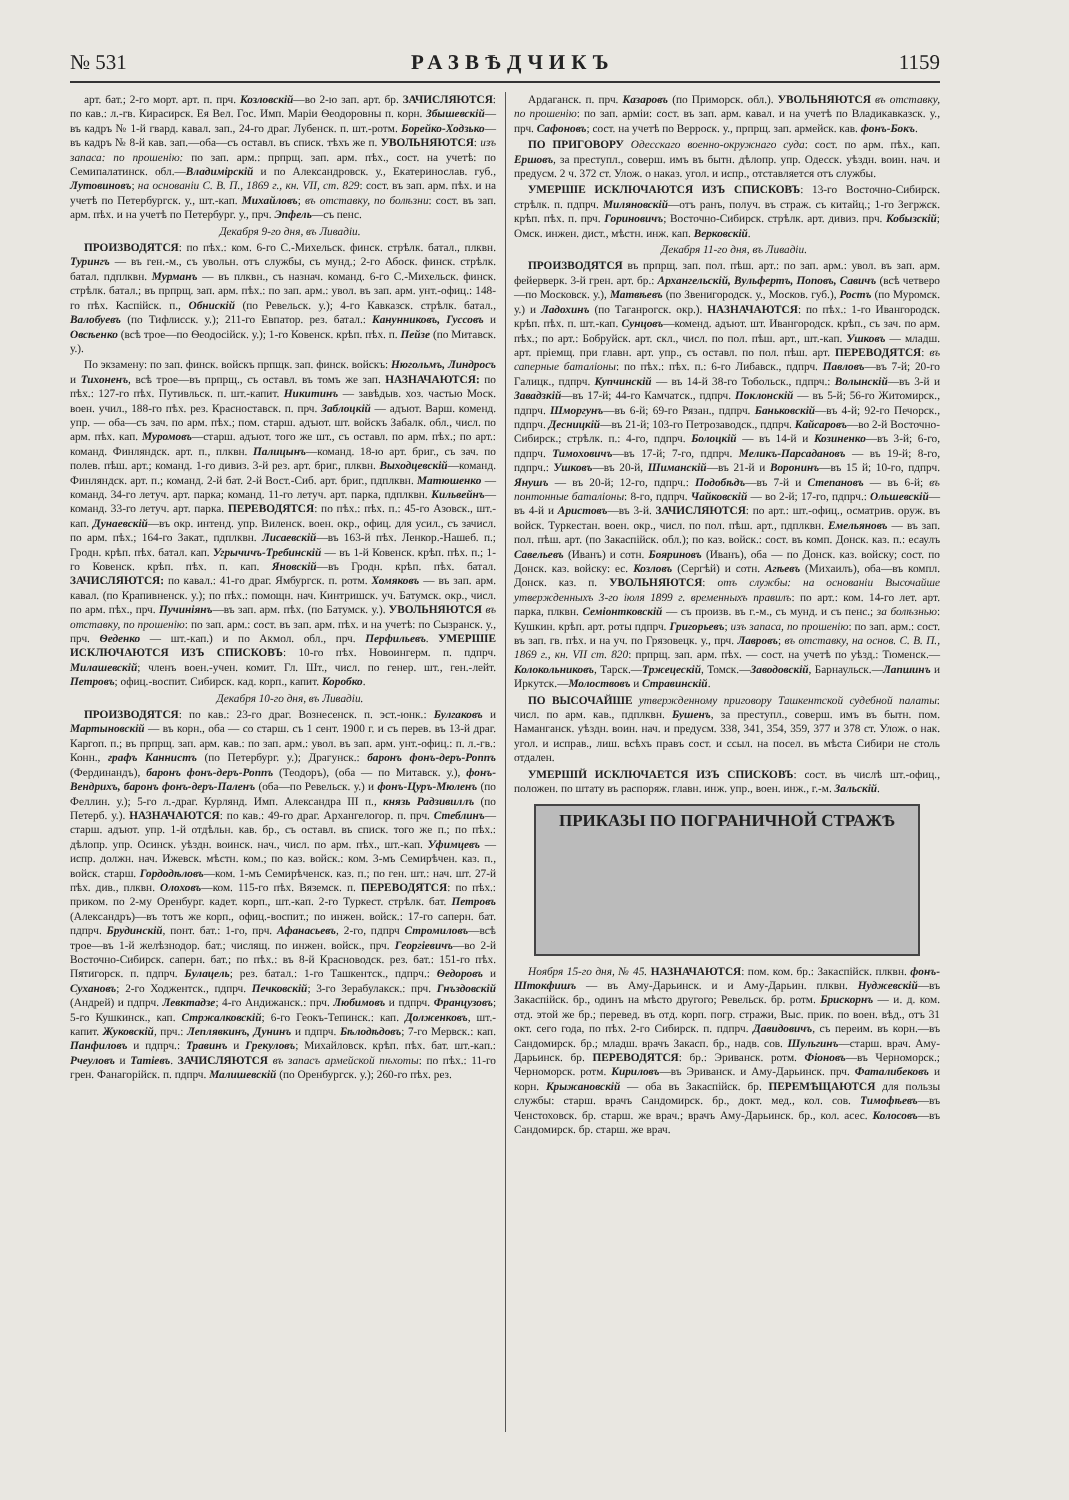№ 531 РАЗВѢДЧИКЪ 1159
арт. бат.; 2-го морт. арт. п. прч. Козловскій—во 2-ю зап. арт. бр. ЗАЧИСЛЯЮТСЯ: по кав.: л.-гв. Кирасирск. Ея Вел. Гос. Имп. Маріи Ѳеодоровны п. корн. Збышевскій—въ кадръ № 1-й гвард. кавал. зап., 24-го драг. Лубенск. п. шт.-ротм. Борейко-Ходзько—въ кадръ № 8-й кав. зап.—оба—съ оставл. въ списк. тѣхъ же п. УВОЛЬНЯЮТСЯ: изъ запаса: по прошенію: по зап. арм.: прпрщ. зап. арм. пѣх., сост. на учетѣ: по Семипалатинск. обл.—Владимірскій и по Александровск. у., Екатеринослав. губ., Лутовиновъ; на основаніи С. В. П., 1869 г., кн. VII, ст. 829: сост. въ зап. арм. пѣх. и на учетѣ по Петербургск. у., шт.-кап. Михайловъ; въ отставку, по болѣзни: сост. въ зап. арм. пѣх. и на учетѣ по Петербург. у., прч. Эпфель—съ пенс.
Декабря 9-го дня, въ Ливадіи.
ПРОИЗВОДЯТСЯ: по пѣх.: ком. 6-го С.-Михельск. финск. стрѣлк. батал., плквн. Турингъ — въ ген.-м., съ увольн. отъ службы, съ мунд.; 2-го Абоск. финск. стрѣлк. батал. пдплквн. Мурманъ — въ плквн., съ назнач. команд. 6-го С.-Михельск. финск. стрѣлк. батал.; въ прпрщ. зап. арм. пѣх.: по зап. арм.: увол. въ зап. арм. унт.-офиц.: 148-го пѣх. Каспійск. п., Обнискій (по Ревельск. у.); 4-го Кавказск. стрѣлк. батал., Валобуевъ (по Тифлисск. у.); 211-го Евпатор. рез. батал.: Канунниковъ, Гуссовъ и Овсѣенко (всѣ трое—по Ѳеодосійск. у.); 1-го Ковенск. крѣп. пѣх. п. Пейзе (по Митавск. у.).
По экзамену: по зап. финск. войскъ прпщк. зап. финск. войскъ: Нюгольмъ, Линдросъ и Тихоненъ, всѣ трое—въ прпрщ., съ оставл. въ томъ же зап. НАЗНАЧАЮТСЯ: по пѣх.: 127-го пѣх. Путивльск. п. шт.-капит. Никитинъ — завѣдыв. хоз. частью Моск. воен. учил., 188-го пѣх. рез. Красноставск. п. прч. Заблоцкій — адъют. Варш. коменд. упр. — оба—съ зач. по арм. пѣх.; пом. старш. адъют. шт. войскъ Забалк. обл., числ. по арм. пѣх. кап. Муромовъ—старш. адъют. того же шт., съ оставл. по арм. пѣх.; по арт.: команд. Финляндск. арт. п., плквн. Палицынъ—команд. 18-ю арт. бриг., съ зач. по полев. пѣш. арт.; команд. 1-го дивиз. 3-й рез. арт. бриг., плквн. Выходцевскій—команд. Финляндск. арт. п.; команд. 2-й бат. 2-й Вост.-Сиб. арт. бриг., пдплквн. Матюшенко — команд. 34-го летуч. арт. парка; команд. 11-го летуч. арт. парка, пдплквн. Кильвейнъ—команд. 33-го летуч. арт. парка. ПЕРЕВОДЯТСЯ: по пѣх.: пѣх. п.: 45-го Азовск., шт.-кап. Дунаевскій—въ окр. интенд. упр. Виленск. воен. окр., офиц. для усил., съ зачисл. по арм. пѣх.; 164-го Закат., пдплквн. Лисаевскій—въ 163-й пѣх. Ленкор.-Нашеб. п.; Гродн. крѣп. пѣх. батал. кап. Угрычичъ-Требинскій — въ 1-й Ковенск. крѣп. пѣх. п.; 1-го Ковенск. крѣп. пѣх. п. кап. Яновскій—въ Гродн. крѣп. пѣх. батал. ЗАЧИСЛЯЮТСЯ: по кавал.: 41-го драг. Ямбургск. п. ротм. Хомяковъ — въ зап. арм. кавал. (по Крапивненск. у.); по пѣх.: помощн. нач. Кинтришск. уч. Батумск. окр., числ. по арм. пѣх., прч. Пучиніянъ—въ зап. арм. пѣх. (по Батумск. у.). УВОЛЬНЯЮТСЯ въ отставку, по прошенію: по зап. арм.: сост. въ зап. арм. пѣх. и на учетѣ: по Сызранск. у., прч. Ѳеденко — шт.-кап.) и по Акмол. обл., прч. Перфильевъ. УМЕРШІЕ ИСКЛЮЧАЮТСЯ ИЗЪ СПИСКОВЪ: 10-го пѣх. Новоингерм. п. пдпрч. Милашевскій; членъ воен.-учен. комит. Гл. Шт., числ. по генер. шт., ген.-лейт. Петровъ; офиц.-воспит. Сибирск. кад. корп., капит. Коробко.
Декабря 10-го дня, въ Ливадіи.
ПРОИЗВОДЯТСЯ: по кав.: 23-го драг. Вознесенск. п. эст.-юнк.: Булгаковъ и Мартыновскій — въ корн., оба — со старш. съ 1 сент. 1900 г. и съ перев. въ 13-й драг. Каргоп. п.; въ прпрщ. зап. арм. кав.: по зап. арм.: увол. въ зап. арм. унт.-офиц.: п. л.-гв.: Конн., графъ Каннистъ (по Петербург. у.); Драгунск.: баронъ фонъ-деръ-Роппъ (Фердинандъ), баронъ фонъ-деръ-Роппъ (Теодоръ), (оба — по Митавск. у.), фонъ-Вендрихъ, баронъ фонъ-деръ-Паленъ (оба—по Ревельск. у.) и фонъ-Цуръ-Мюленъ (по Феллин. у.); 5-го л.-драг. Курлянд. Имп. Александра III п., князь Радзивиллъ (по Петерб. у.). НАЗНАЧАЮТСЯ: по кав.: 49-го драг. Архангелогор. п. прч. Стеблинъ—старш. адъют. упр. 1-й отдѣльн. кав. бр., съ оставл. въ списк. того же п.; по пѣх.: дѣлопр. упр. Осинск. уѣздн. воинск. нач., числ. по арм. пѣх., шт.-кап. Уфимцевъ — испр. должн. нач. Ижевск. мѣстн. ком.; по каз. войск.: ком. 3-мъ Семирѣчен. каз. п., войск. старш. Гордодѣловъ—ком. 1-мъ Семирѣченск. каз. п.; по ген. шт.: нач. шт. 27-й пѣх. див., плквн. Олоховъ—ком. 115-го пѣх. Вяземск. п. ПЕРЕВОДЯТСЯ: по пѣх.: приком. по 2-му Оренбург. кадет. корп., шт.-кап. 2-го Туркест. стрѣлк. бат. Петровъ (Александръ)—въ тотъ же корп., офиц.-воспит.; по инжен. войск.: 17-го саперн. бат. пдпрч. Брудинскій, понт. бат.: 1-го, прч. Афанасьевъ, 2-го, пдпрч Стромиловъ—всѣ трое—въ 1-й желѣзнодор. бат.; числящ. по инжен. войск., прч. Георгіевичъ—во 2-й Восточно-Сибирск. саперн. бат.; по пѣх.: въ 8-й Красноводск. рез. бат.: 151-го пѣх. Пятигорск. п. пдпрч. Булацель; рез. батал.: 1-го Ташкентск., пдпрч.: Ѳедоровъ и Сухановъ; 2-го Ходжентск., пдпрч. Печковскій; 3-го Зерабулакск.: прч. Гнъздовскій (Андрей) и пдпрч. Левктадзе; 4-го Андижанск.: прч. Любимовъ и пдпрч. Французовъ; 5-го Кушкинск., кап. Стржалковскій; 6-го Геокъ-Тепинск.: кап. Долженковъ, шт.-капит. Жуковскій, прч.: Леплявкинъ, Дунинъ и пдпрч. Бѣлодѣдовъ; 7-го Мервск.: кап. Панфиловъ и пдпрч.: Травинъ и Грекуловъ; Михайловск. крѣп. пѣх. бат. шт.-кап.: Рчеуловъ и Татіевъ. ЗАЧИСЛЯЮТСЯ въ запасъ армейской пѣхоты: по пѣх.: 11-го грен. Фанагорійск. п. пдпрч. Малишевскій (по Оренбургск. у.); 260-го пѣх. рез.
Ардаганск. п. прч. Казаровъ (по Приморск. обл.). УВОЛЬНЯЮТСЯ въ отставку, по прошенію: по зап. арміи: сост. въ зап. арм. кавал. и на учетѣ по Владикавказск. у., прч. Сафоновъ; сост. на учетѣ по Верроск. у., прпрщ. зап. армейск. кав. фонъ-Бокъ.
ПО ПРИГОВОРУ Одесскаго военно-окружнаго суда: сост. по арм. пѣх., кап. Ершовъ, за преступл., соверш. имъ въ бытн. дѣлопр. упр. Одесск. уѣздн. воин. нач. и предусм. 2 ч. 372 ст. Улож. о наказ. угол. и испр., отставляется отъ службы.
УМЕРШІЕ ИСКЛЮЧАЮТСЯ ИЗЪ СПИСКОВЪ: 13-го Восточно-Сибирск. стрѣлк. п. пдпрч. Миляновскій—отъ ранъ, получ. въ страж. съ китайц.; 1-го Зегржск. крѣп. пѣх. п. прч. Гориновичъ; Восточно-Сибирск. стрѣлк. арт. дивиз. прч. Кобызскій; Омск. инжен. дист., мѣстн. инж. кап. Верковскій.
Декабря 11-го дня, въ Ливадіи.
ПРОИЗВОДЯТСЯ въ прпрщ. зап. пол. пѣш. арт.: по зап. арм.: увол. въ зап. арм. фейерверк. 3-й грен. арт. бр.: Архангельскій, Вульфертъ, Поповъ, Савичъ (всѣ четверо—по Московск. у.), Матвѣевъ (по Звенигородск. у., Москов. губ.), Ростъ (по Муромск. у.) и Ладохинъ (по Таганрогск. окр.). НАЗНАЧАЮТСЯ: по пѣх.: 1-го Ивангородск. крѣп. пѣх. п. шт.-кап. Сунцовъ—коменд. адъют. шт. Ивангородск. крѣп., съ зач. по арм. пѣх.; по арт.: Бобруйск. арт. скл., числ. по пол. пѣш. арт., шт.-кап. Ушковъ — младш. арт. пріемщ. при главн. арт. упр., съ оставл. по пол. пѣш. арт. ПЕРЕВОДЯТСЯ: въ саперные баталіоны: по пѣх.: пѣх. п.: 6-го Либавск., пдпрч. Павловъ—въ 7-й; 20-го Галицк., пдпрч. Купчинскій — въ 14-й 38-го Тобольск., пдпрч.: Волынскій—въ 3-й и Завадзкій—въ 17-й; 44-го Камчатск., пдпрч. Поклонскій — въ 5-й; 56-го Житомирск., пдпрч. Шморгунъ—въ 6-й; 69-го Рязан., пдпрч. Баньковскій—въ 4-й; 92-го Печорск., пдпрч. Десницкій—въ 21-й; 103-го Петрозаводск., пдпрч. Кайсаровъ—во 2-й Восточно-Сибирск.; стрѣлк. п.: 4-го, пдпрч. Болоцкій — въ 14-й и Козиненко—въ 3-й; 6-го, пдпрч. Тимоховичъ—въ 17-й; 7-го, пдпрч. Меликъ-Парсадановъ — въ 19-й; 8-го, пдпрч.: Ушковъ—въ 20-й, Шиманскій—въ 21-й и Воронинъ—въ 15 й; 10-го, пдпрч. Янушъ — въ 20-й; 12-го, пдпрч.: Подобѣдъ—въ 7-й и Степановъ — въ 6-й; въ понтонные баталіоны: 8-го, пдпрч. Чайковскій — во 2-й; 17-го, пдпрч.: Ольшевскій—въ 4-й и Аристовъ—въ 3-й. ЗАЧИСЛЯЮТСЯ: по арт.: шт.-офиц., осматрив. оруж. въ войск. Туркестан. воен. окр., числ. по пол. пѣш. арт., пдплквн. Емельяновъ — въ зап. пол. пѣш. арт. (по Закаспійск. обл.); по каз. войск.: сост. въ комп. Донск. каз. п.: есаулъ Савельевъ (Иванъ) и сотн. Бояриновъ (Иванъ), оба — по Донск. каз. войску; сост. по Донск. каз. войску: ес. Козловъ (Сергѣй) и сотн. Агѣевъ (Михаилъ), оба—въ компл. Донск. каз. п. УВОЛЬНЯЮТСЯ: отъ службы: на основаніи Высочайше утвержденныхъ 3-го іюля 1899 г. временныхъ правилъ: по арт.: ком. 14-го лет. арт. парка, плквн. Семіонтковскій — съ произв. въ г.-м., съ мунд. и съ пенс.; за болѣзнью: Кушкин. крѣп. арт. роты пдпрч. Григорьевъ; изъ запаса, по прошенію: по зап. арм.: сост. въ зап. гв. пѣх. и на уч. по Грязовецк. у., прч. Лавровъ; въ отставку, на основ. С. В. П., 1869 г., кн. VII ст. 820: прпрщ. зап. арм. пѣх. — сост. на учетѣ по уѣзд.: Тюменск.—Колокольниковъ, Тарск.—Тржецескій, Томск.—Заводовскій, Барнаульск.—Лапшинъ и Иркутск.—Молоствовъ и Стравинскій.
ПО ВЫСОЧАЙШЕ утвержденному приговору Ташкентской судебной палаты: числ. по арм. кав., пдплквн. Бушенъ, за преступл., соверш. имъ въ бытн. пом. Наманганск. уѣздн. воин. нач. и предусм. 338, 341, 354, 359, 377 и 378 ст. Улож. о нак. угол. и исправ., лиш. всѣхъ правъ сост. и ссыл. на посел. въ мѣста Сибири не столь отдален.
УМЕРШІЙ ИСКЛЮЧАЕТСЯ ИЗЪ СПИСКОВЪ: сост. въ числѣ шт.-офиц., положен. по штату въ распоряж. главн. инж. упр., воен. инж., г.-м. Зальскій.
ПРИКАЗЫ ПО ПОГРАНИЧНОЙ СТРАЖѢ
Ноября 15-го дня, № 45. НАЗНАЧАЮТСЯ: пом. ком. бр.: Закаспійск. плквн. фонъ-Штокфишъ — въ Аму-Дарьинск. и и Аму-Дарьин. плквн. Нуджевскій—въ Закаспійск. бр., одинъ на мѣсто другого; Ревельск. бр. ротм. Брискорнъ — и. д. ком. отд. этой же бр.; перевед. въ отд. корп. погр. стражи, Выс. прик. по воен. вѣд., отъ 31 окт. сего года, по пѣх. 2-го Сибирск. п. пдпрч. Давидовичъ, съ переим. въ корн.—въ Сандомирск. бр.; младш. врачъ Закасп. бр., надв. сов. Шульгинъ—старш. врач. Аму-Дарьинск. бр. ПЕРЕВОДЯТСЯ: бр.: Эриванск. ротм. Фіоновъ—въ Черноморск.; Черноморск. ротм. Кириловъ—въ Эриванск. и Аму-Дарьинск. прч. Фаталибековъ и корн. Крыжановскій — оба въ Закаспійск. бр. ПЕРЕМѢЩАЮТСЯ для пользы службы: старш. врачъ Сандомирск. бр., докт. мед., кол. сов. Тимофѣевъ—въ Ченстоховск. бр. старш. же врач.; врачъ Аму-Дарьинск. бр., кол. асес. Колосовъ—въ Сандомирск. бр. старш. же врач.